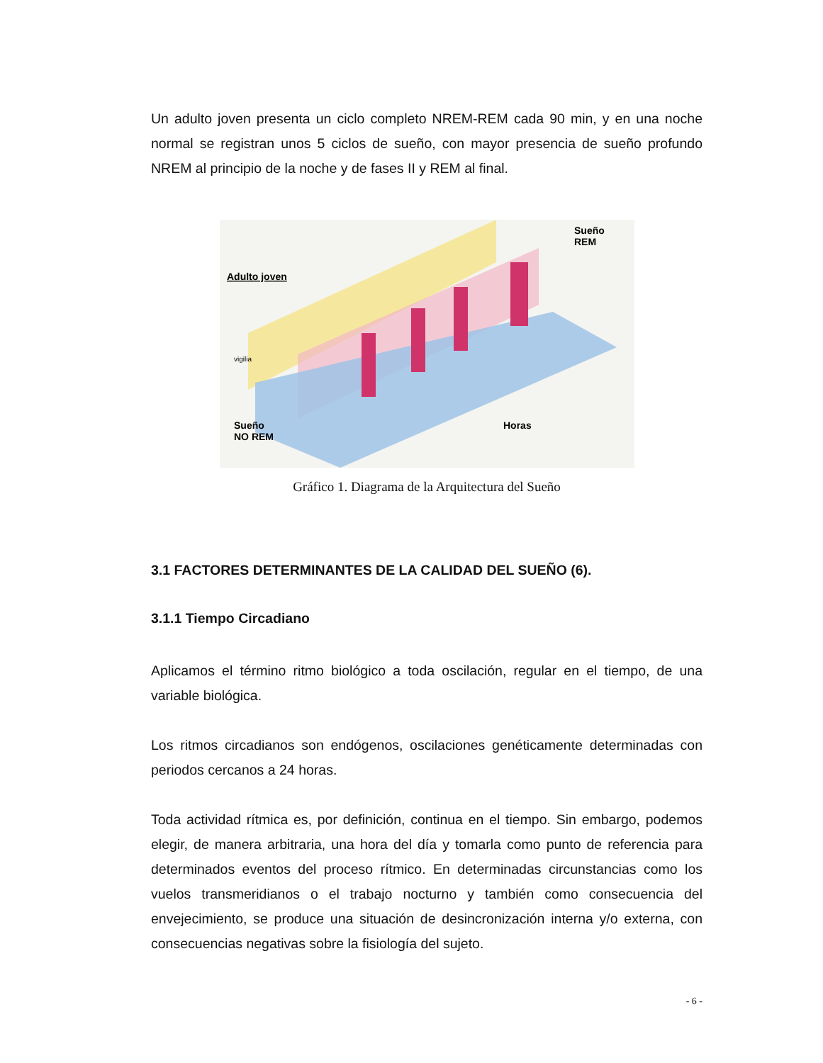Un adulto joven presenta un ciclo completo NREM-REM cada 90 min, y en una noche normal se registran unos 5 ciclos de sueño, con mayor presencia de sueño profundo NREM al principio de la noche y de fases II y REM al final.
Adulto joven
Sueño
REM
Sueño
NO REM
Horas
vigilia
Gráfico 1. Diagrama de la Arquitectura del Sueño
3.1 FACTORES DETERMINANTES DE LA CALIDAD DEL SUEÑO (6).
3.1.1 Tiempo Circadiano
Aplicamos el término ritmo biológico a toda oscilación, regular en el tiempo, de una variable biológica.
Los ritmos circadianos son endógenos, oscilaciones genéticamente determinadas con periodos cercanos a 24 horas.
Toda actividad rítmica es, por definición, continua en el tiempo. Sin embargo, podemos elegir, de manera arbitraria, una hora del día y tomarla como punto de referencia para determinados eventos del proceso rítmico. En determinadas circunstancias como los vuelos transmeridianos o el trabajo nocturno y también como consecuencia del envejecimiento, se produce una situación de desincronización interna y/o externa, con consecuencias negativas sobre la fisiología del sujeto.
- 6 -